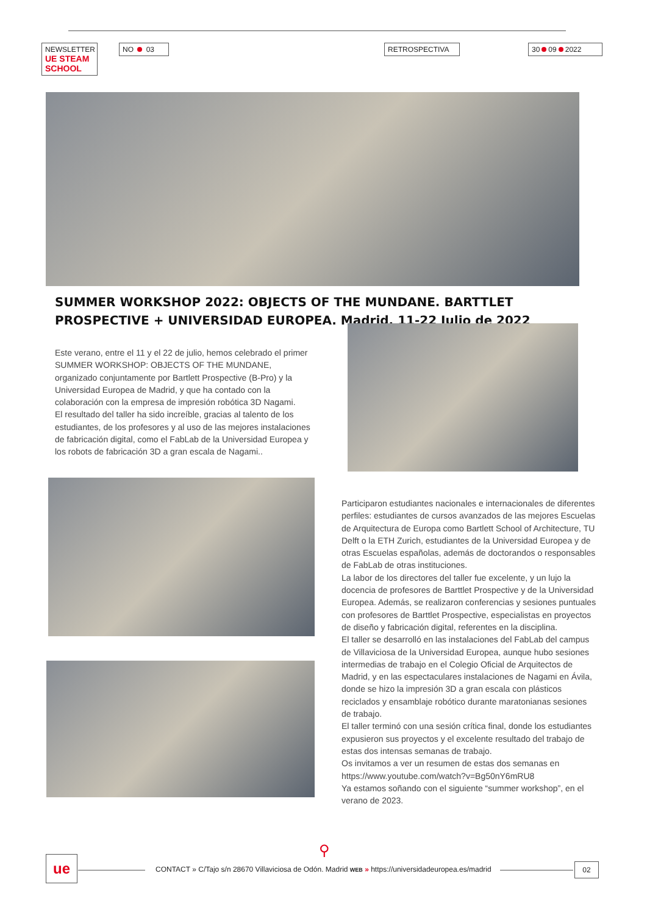NEWSLETTER
UE STEAM
SCHOOL
NO 03 RETROSPECTIVA 30 09 2022
SUMMER WORKSHOP 2022: OBJECTS OF THE MUNDANE. BARTTLET PROSPECTIVE + UNIVERSIDAD EUROPEA. Madrid, 11-22 Julio de 2022
Este verano, entre el 11 y el 22 de julio, hemos celebrado el primer SUMMER WORKSHOP: OBJECTS OF THE MUNDANE, organizado conjuntamente por Bartlett Prospective (B-Pro) y la Universidad Europea de Madrid, y que ha contado con la colaboración con la empresa de impresión robótica 3D Nagami.
El resultado del taller ha sido increíble, gracias al talento de los estudiantes, de los profesores y al uso de las mejores instalaciones de fabricación digital, como el FabLab de la Universidad Europea y los robots de fabricación 3D a gran escala de Nagami..
Participaron estudiantes nacionales e internacionales de diferentes perfiles: estudiantes de cursos avanzados de las mejores Escuelas de Arquitectura de Europa como Bartlett School of Architecture, TU Delft o la ETH Zurich, estudiantes de la Universidad Europea y de otras Escuelas españolas, además de doctorandos o responsables de FabLab de otras instituciones.
La labor de los directores del taller fue excelente, y un lujo la docencia de profesores de Barttlet Prospective y de la Universidad Europea. Además, se realizaron conferencias y sesiones puntuales con profesores de Barttlet Prospective, especialistas en proyectos de diseño y fabricación digital, referentes en la disciplina.
El taller se desarrolló en las instalaciones del FabLab del campus de Villaviciosa de la Universidad Europea, aunque hubo sesiones intermedias de trabajo en el Colegio Oficial de Arquitectos de Madrid, y en las espectaculares instalaciones de Nagami en Ávila, donde se hizo la impresión 3D a gran escala con plásticos reciclados y ensamblaje robótico durante maratonianas sesiones de trabajo.
El taller terminó con una sesión crítica final, donde los estudiantes expusieron sus proyectos y el excelente resultado del trabajo de estas dos intensas semanas de trabajo.
Os invitamos a ver un resumen de estas dos semanas en https://www.youtube.com/watch?v=Bg50nY6mRU8
Ya estamos soñando con el siguiente “summer workshop”, en el verano de 2023.
⚲
ue
CONTACT » C/Tajo s/n 28670 Villaviciosa de Odón. Madrid WEB » https://universidadeuropea.es/madrid
02